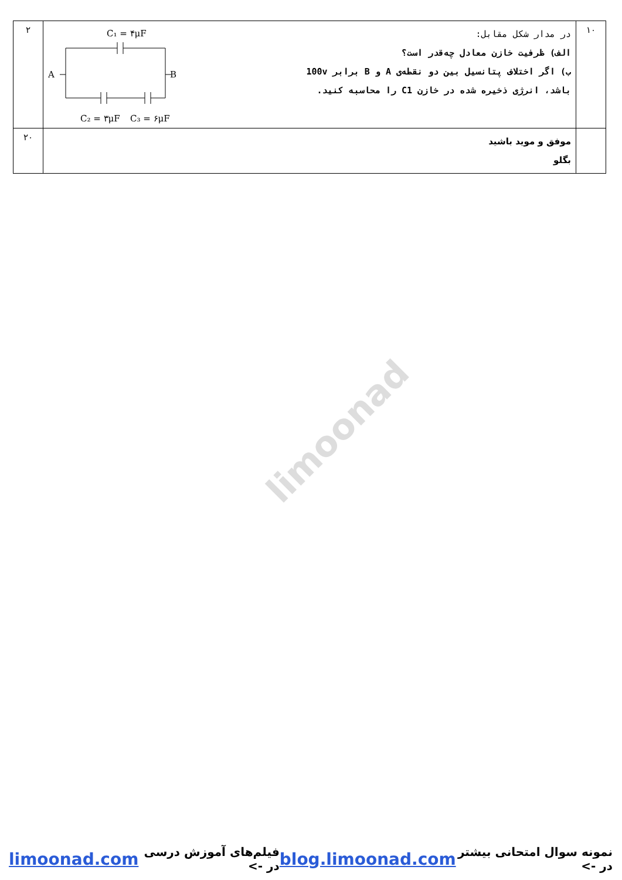limoonad
| ۱۰ | در مدار شکل مقابل: الف) ظرفیت خازن معادل چه‌قدر است؟ ب) اگر اختلاف پتانسیل بین دو نقطه‌ی A و B برابر 100v باشد، انرژی ذخیره شده در خازن C1 را محاسبه کنید. C₁ = ۴μF A B C₂ = ۳μF C₃ = ۶μF | ۲ |
| | موفق و موید باشید بگلو | ۲۰ |
نمونه سوال امتحانی بیشتر در -> blog.limoonad.com فیلم‌های آموزش درسی در -> limoonad.com